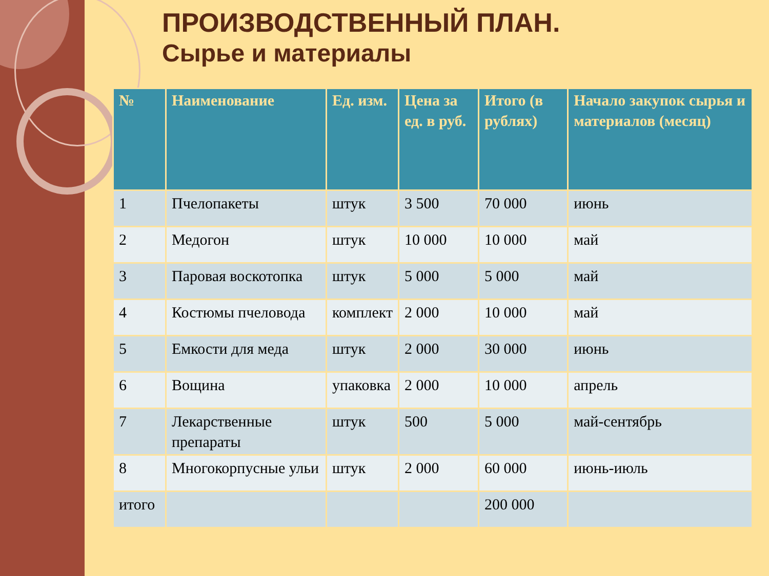ПРОИЗВОДСТВЕННЫЙ ПЛАН.
Сырье и материалы
| № | Наименование | Ед. изм. | Цена за ед. в руб. | Итого (в рублях) | Начало закупок сырья и материалов (месяц) |
| --- | --- | --- | --- | --- | --- |
| 1 | Пчелопакеты | штук | 3 500 | 70 000 | июнь |
| 2 | Медогон | штук | 10 000 | 10 000 | май |
| 3 | Паровая воскотопка | штук | 5 000 | 5 000 | май |
| 4 | Костюмы пчеловода | комплект | 2 000 | 10 000 | май |
| 5 | Емкости для меда | штук | 2 000 | 30 000 | июнь |
| 6 | Вощина | упаковка | 2 000 | 10 000 | апрель |
| 7 | Лекарственные препараты | штук | 500 | 5 000 | май-сентябрь |
| 8 | Многокорпусные ульи | штук | 2 000 | 60 000 | июнь-июль |
| итого | | | | 200 000 | |